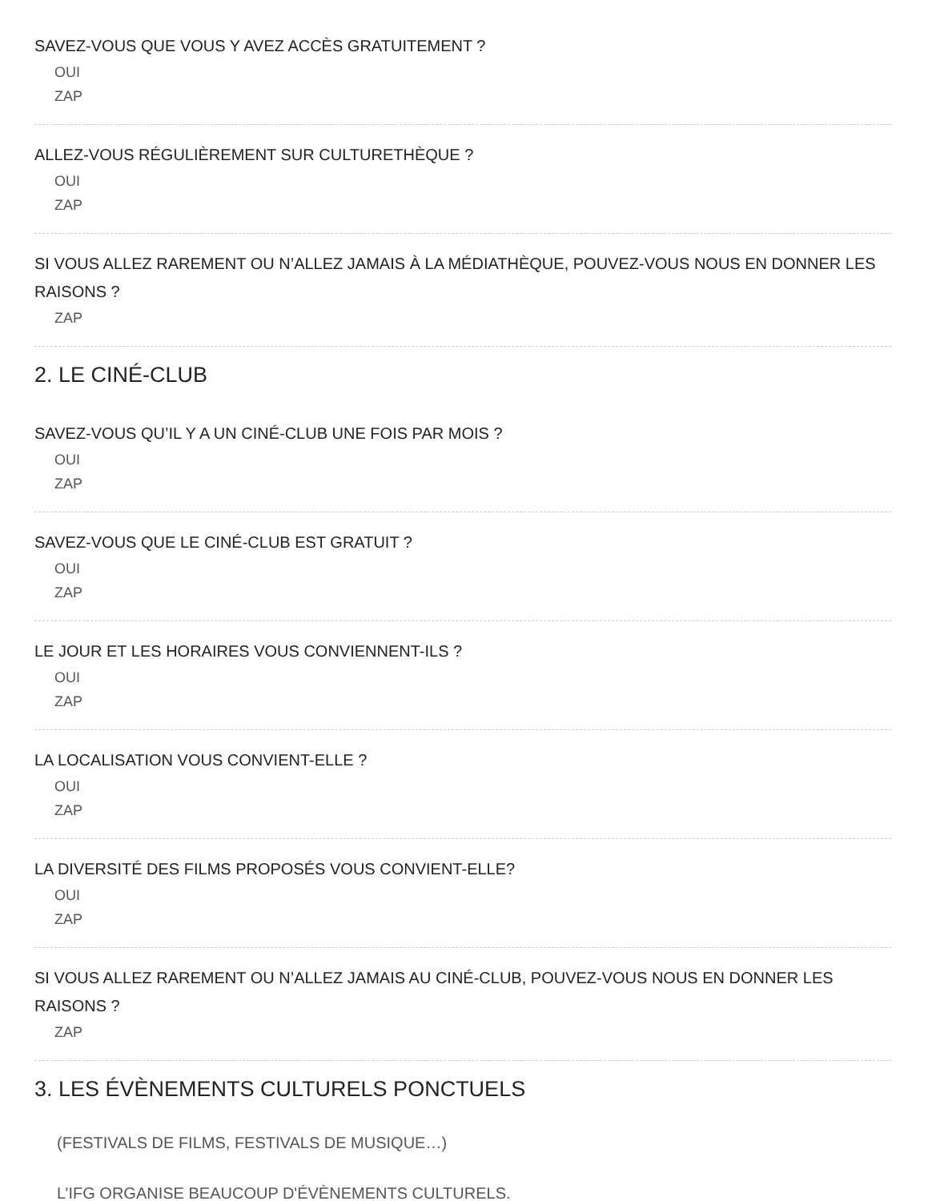SAVEZ-VOUS QUE VOUS Y AVEZ ACCÈS GRATUITEMENT ?
OUI
ZAP
ALLEZ-VOUS RÉGULIÈREMENT SUR CULTURETHÈQUE ?
OUI
ZAP
SI VOUS ALLEZ RAREMENT OU N’ALLEZ JAMAIS À LA MÉDIATHÈQUE, POUVEZ-VOUS NOUS EN DONNER LES RAISONS ?
ZAP
2. LE CINÉ-CLUB
SAVEZ-VOUS QU’IL Y A UN CINÉ-CLUB UNE FOIS PAR MOIS ?
OUI
ZAP
SAVEZ-VOUS QUE LE CINÉ-CLUB EST GRATUIT ?
OUI
ZAP
LE JOUR ET LES HORAIRES VOUS CONVIENNENT-ILS ?
OUI
ZAP
LA LOCALISATION VOUS CONVIENT-ELLE ?
OUI
ZAP
LA DIVERSITÉ DES FILMS PROPOSÉS VOUS CONVIENT-ELLE?
OUI
ZAP
SI VOUS ALLEZ RAREMENT OU N’ALLEZ JAMAIS AU CINÉ-CLUB, POUVEZ-VOUS NOUS EN DONNER LES RAISONS ?
ZAP
3. LES ÉVÈNEMENTS CULTURELS PONCTUELS
(FESTIVALS DE FILMS, FESTIVALS DE MUSIQUE…)
L’IFG ORGANISE BEAUCOUP D'ÉVÈNEMENTS CULTURELS.